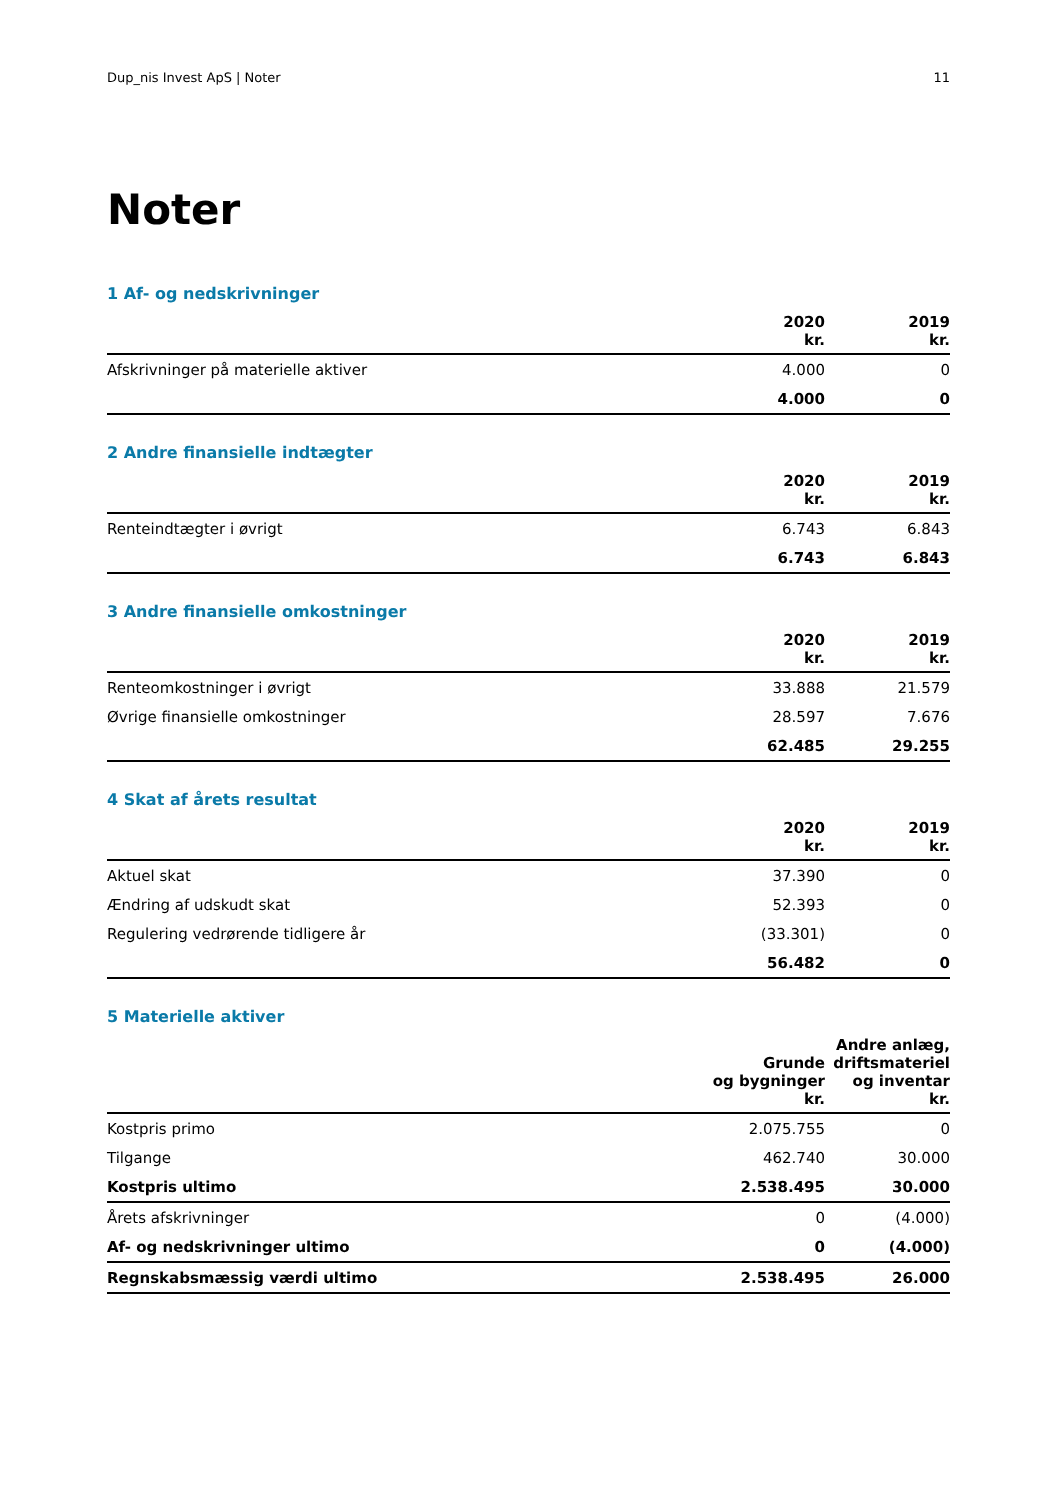Dup_nis Invest ApS | Noter 11
Noter
1 Af- og nedskrivninger
| | 2020 kr. | 2019 kr. |
| --- | --- | --- |
| Afskrivninger på materielle aktiver | 4.000 | 0 |
| | 4.000 | 0 |
2 Andre finansielle indtægter
| | 2020 kr. | 2019 kr. |
| --- | --- | --- |
| Renteindtægter i øvrigt | 6.743 | 6.843 |
| | 6.743 | 6.843 |
3 Andre finansielle omkostninger
| | 2020 kr. | 2019 kr. |
| --- | --- | --- |
| Renteomkostninger i øvrigt | 33.888 | 21.579 |
| Øvrige finansielle omkostninger | 28.597 | 7.676 |
| | 62.485 | 29.255 |
4 Skat af årets resultat
| | 2020 kr. | 2019 kr. |
| --- | --- | --- |
| Aktuel skat | 37.390 | 0 |
| Ændring af udskudt skat | 52.393 | 0 |
| Regulering vedrørende tidligere år | (33.301) | 0 |
| | 56.482 | 0 |
5 Materielle aktiver
| | Grunde og bygninger kr. | Andre anlæg, driftsmateriel og inventar kr. |
| --- | --- | --- |
| Kostpris primo | 2.075.755 | 0 |
| Tilgange | 462.740 | 30.000 |
| Kostpris ultimo | 2.538.495 | 30.000 |
| Årets afskrivninger | 0 | (4.000) |
| Af- og nedskrivninger ultimo | 0 | (4.000) |
| Regnskabsmæssig værdi ultimo | 2.538.495 | 26.000 |